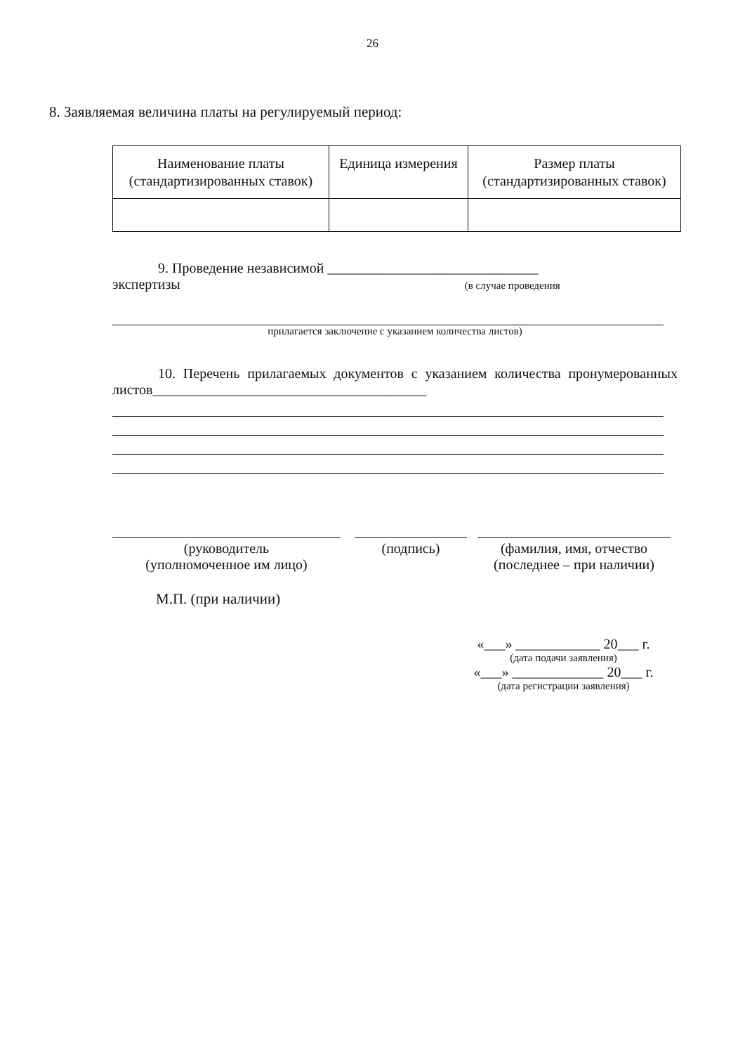26
8. Заявляемая величина платы на регулируемый период:
| Наименование платы (стандартизированных ставок) | Единица измерения | Размер платы (стандартизированных ставок) |
9. Проведение независимой ______________________________
экспертизы (в случае проведения
прилагается заключение с указанием количества листов)
10. Перечень прилагаемых документов с указанием количества пронумерованных листов_______________________________________
(руководитель
(уполномоченное им лицо)
(подпись) (фамилия, имя, отчество (последнее – при наличии)
М.П. (при наличии)
«___» ____________ 20___ г.
(дата подачи заявления)
«___» _____________ 20___ г.
(дата регистрации заявления)